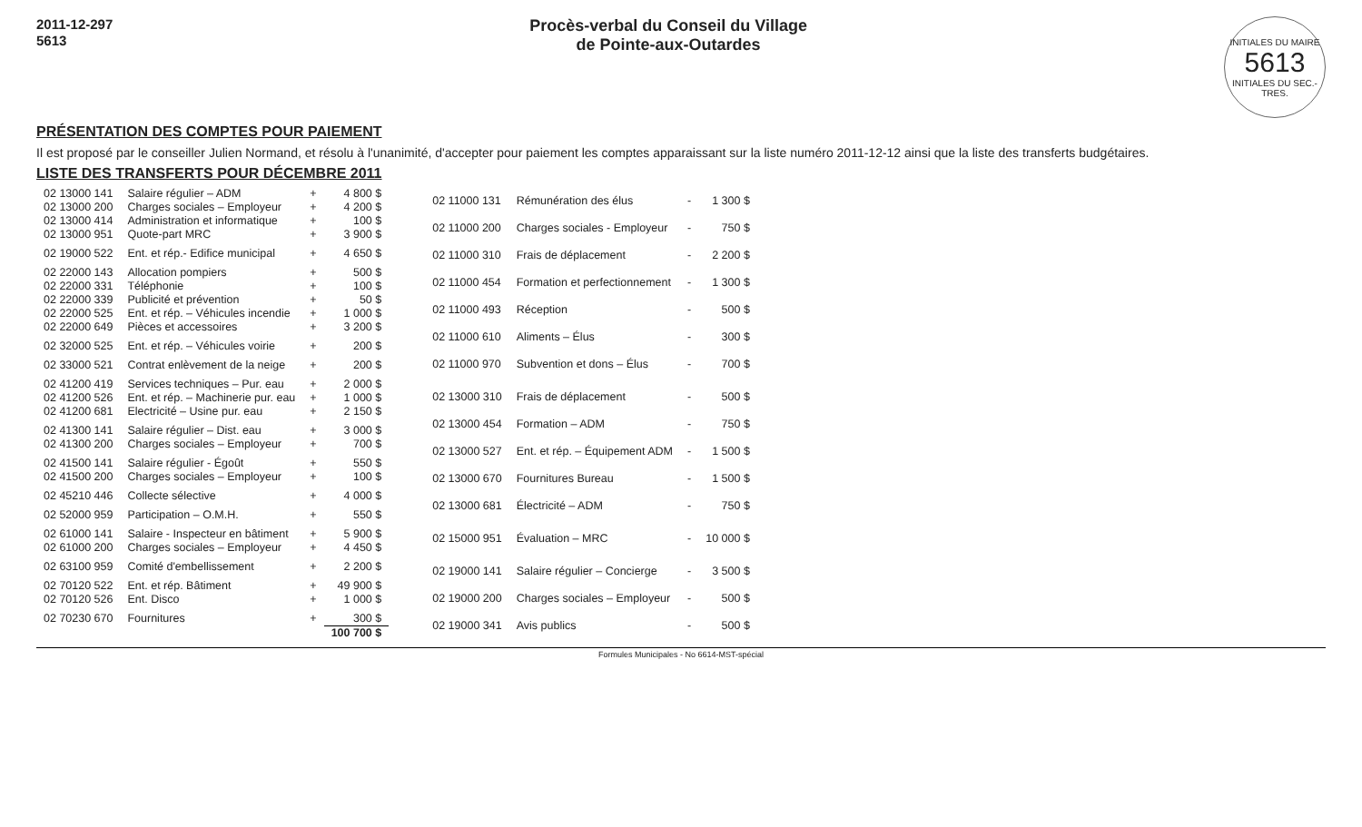2011-12-297
5613
Procès-verbal du Conseil du Village
de Pointe-aux-Outardes
INITIALES DU MAIRE
5613
INITIALES DU SEC.-TRES.
PRÉSENTATION DES COMPTES POUR PAIEMENT
Il est proposé par le conseiller Julien Normand, et résolu à l'unanimité, d'accepter pour paiement les comptes apparaissant sur la liste numéro 2011-12-12 ainsi que la liste des transferts budgétaires.
LISTE DES TRANSFERTS POUR DÉCEMBRE 2011
| 02 13000 141 | Salaire régulier – ADM | + | 4 800 $ |
| 02 13000 200 | Charges sociales – Employeur | + | 4 200 $ |
| 02 13000 414 | Administration et informatique | + | 100 $ |
| 02 13000 951 | Quote-part MRC | + | 3 900 $ |
| 02 19000 522 | Ent. et rép.- Edifice municipal | + | 4 650 $ |
| 02 22000 143 | Allocation pompiers | + | 500 $ |
| 02 22000 331 | Téléphonie | + | 100 $ |
| 02 22000 339 | Publicité et prévention | + | 50 $ |
| 02 22000 525 | Ent. et rép. – Véhicules incendie | + | 1 000 $ |
| 02 22000 649 | Pièces et accessoires | + | 3 200 $ |
| 02 32000 525 | Ent. et rép. – Véhicules voirie | + | 200 $ |
| 02 33000 521 | Contrat enlèvement de la neige | + | 200 $ |
| 02 41200 419 | Services techniques – Pur. eau | + | 2 000 $ |
| 02 41200 526 | Ent. et rép. – Machinerie pur. eau | + | 1 000 $ |
| 02 41200 681 | Electricité – Usine pur. eau | + | 2 150 $ |
| 02 41300 141 | Salaire régulier – Dist. eau | + | 3 000 $ |
| 02 41300 200 | Charges sociales – Employeur | + | 700 $ |
| 02 41500 141 | Salaire régulier - Égoût | + | 550 $ |
| 02 41500 200 | Charges sociales – Employeur | + | 100 $ |
| 02 45210 446 | Collecte sélective | + | 4 000 $ |
| 02 52000 959 | Participation – O.M.H. | + | 550 $ |
| 02 61000 141 | Salaire - Inspecteur en bâtiment | + | 5 900 $ |
| 02 61000 200 | Charges sociales – Employeur | + | 4 450 $ |
| 02 63100 959 | Comité d'embellissement | + | 2 200 $ |
| 02 70120 522 | Ent. et rép. Bâtiment | + | 49 900 $ |
| 02 70120 526 | Ent. Disco | + | 1 000 $ |
| 02 70230 670 | Fournitures | + | 300 $ |
| | | | 100 700 $ |
| 02 11000 131 | Rémunération des élus | - | 1 300 $ |
| 02 11000 200 | Charges sociales - Employeur | - | 750 $ |
| 02 11000 310 | Frais de déplacement | - | 2 200 $ |
| 02 11000 454 | Formation et perfectionnement | - | 1 300 $ |
| 02 11000 493 | Réception | - | 500 $ |
| 02 11000 610 | Aliments – Élus | - | 300 $ |
| 02 11000 970 | Subvention et dons – Élus | - | 700 $ |
| 02 13000 310 | Frais de déplacement | - | 500 $ |
| 02 13000 454 | Formation – ADM | - | 750 $ |
| 02 13000 527 | Ent. et rép. – Équipement ADM | - | 1 500 $ |
| 02 13000 670 | Fournitures Bureau | - | 1 500 $ |
| 02 13000 681 | Électricité – ADM | - | 750 $ |
| 02 15000 951 | Évaluation – MRC | - | 10 000 $ |
| 02 19000 141 | Salaire régulier – Concierge | - | 3 500 $ |
| 02 19000 200 | Charges sociales – Employeur | - | 500 $ |
| 02 19000 341 | Avis publics | - | 500 $ |
Formules Municipales - No 6614-MST-spécial